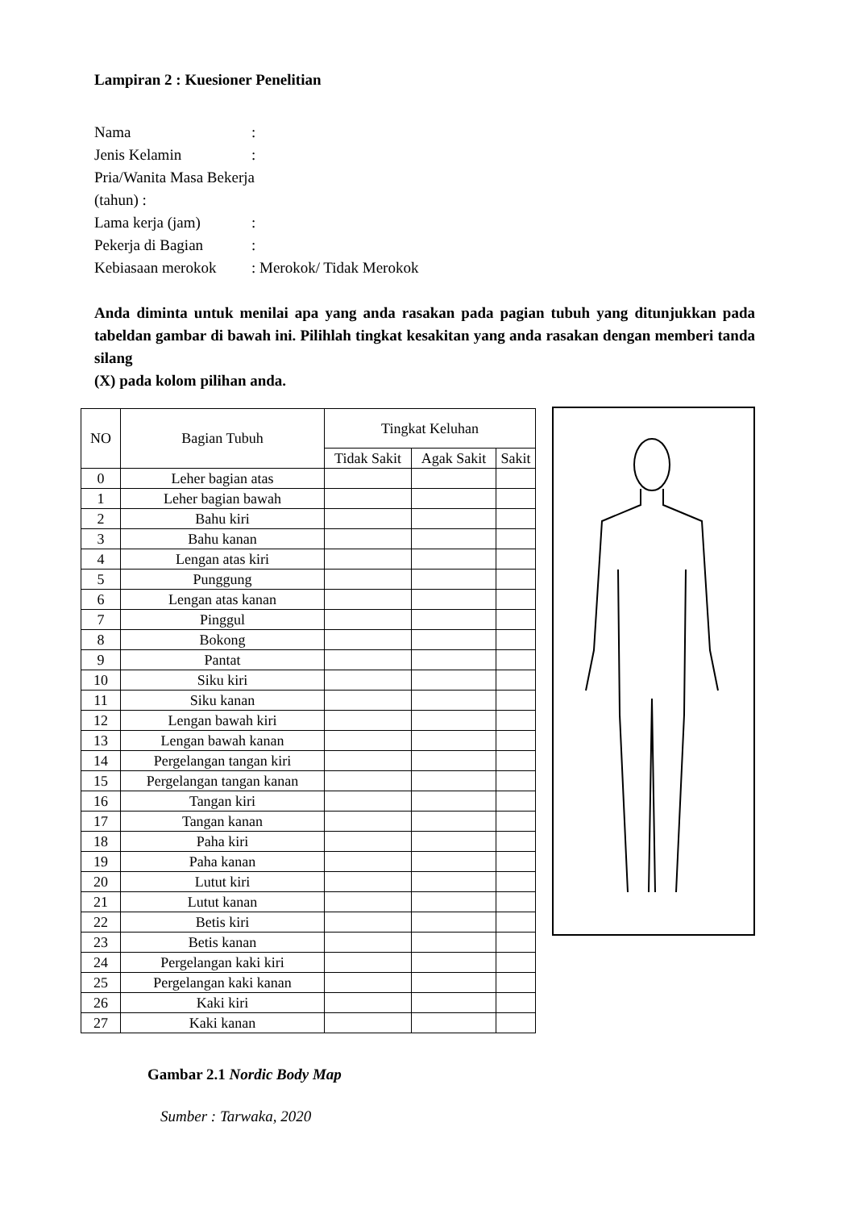Lampiran 2 : Kuesioner Penelitian
Nama:
Jenis Kelamin:
Pria/Wanita Masa Bekerja
(tahun) :
Lama kerja (jam):
Pekerja di Bagian:
Kebiasaan merokok: Merokok/ Tidak Merokok
Anda diminta untuk menilai apa yang anda rasakan pada pagian tubuh yang ditunjukkan pada tabeldan gambar di bawah ini. Pilihlah tingkat kesakitan yang anda rasakan dengan memberi tanda silang
(X) pada kolom pilihan anda.
| NO | Bagian Tubuh | Tingkat Keluhan | | |
| --- | --- | --- | --- | --- |
| | | Tidak Sakit | Agak Sakit | Sakit |
| 0 | Leher bagian atas | | | |
| 1 | Leher bagian bawah | | | |
| 2 | Bahu kiri | | | |
| 3 | Bahu kanan | | | |
| 4 | Lengan atas kiri | | | |
| 5 | Punggung | | | |
| 6 | Lengan atas kanan | | | |
| 7 | Pinggul | | | |
| 8 | Bokong | | | |
| 9 | Pantat | | | |
| 10 | Siku kiri | | | |
| 11 | Siku kanan | | | |
| 12 | Lengan bawah kiri | | | |
| 13 | Lengan bawah kanan | | | |
| 14 | Pergelangan tangan kiri | | | |
| 15 | Pergelangan tangan kanan | | | |
| 16 | Tangan kiri | | | |
| 17 | Tangan kanan | | | |
| 18 | Paha kiri | | | |
| 19 | Paha kanan | | | |
| 20 | Lutut kiri | | | |
| 21 | Lutut kanan | | | |
| 22 | Betis kiri | | | |
| 23 | Betis kanan | | | |
| 24 | Pergelangan kaki kiri | | | |
| 25 | Pergelangan kaki kanan | | | |
| 26 | Kaki kiri | | | |
| 27 | Kaki kanan | | | |
Gambar 2.1 Nordic Body Map
Sumber : Tarwaka, 2020